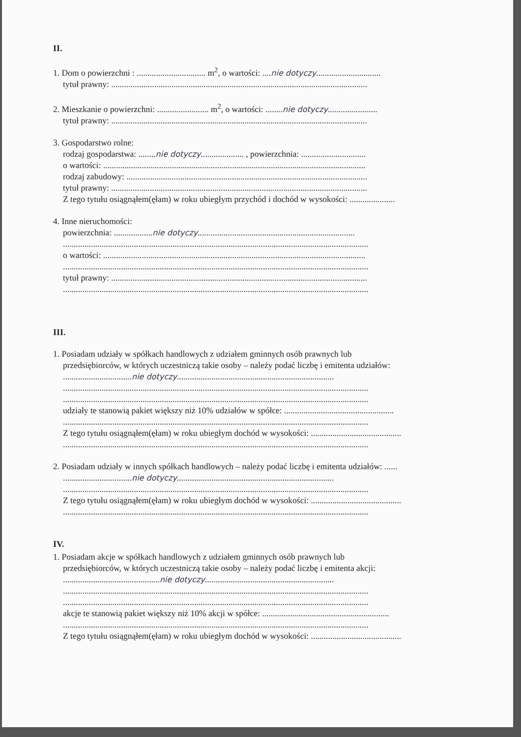II.
1. Dom o powierzchni : ................................ m<sup>2</sup>, o wartości: ....nie dotyczy..............................
tytuł prawny: .......................................................................................................................
2. Mieszkanie o powierzchni: ........................ m<sup>2</sup>, o wartości: ........nie dotyczy.......................
tytuł prawny: .......................................................................................................................
3. Gospodarstwo rolne:
rodzaj gospodarstwa: ........nie dotyczy.................... , powierzchnia: ..............................
o wartości: ..........................................................................................................................
rodzaj zabudowy: ................................................................................................................
tytuł prawny: .......................................................................................................................
Z tego tytułu osiągnąłem(ęłam) w roku ubiegłym przychód i dochód w wysokości: .....................
4. Inne nieruchomości:
powierzchnia: ..................nie dotyczy.........................................................................
..............................................................................................................................................
o wartości: ..........................................................................................................................
..............................................................................................................................................
tytuł prawny: .......................................................................................................................
..............................................................................................................................................
III.
1. Posiadam udziały w spółkach handlowych z udziałem gminnych osób prawnych lub
przedsiębiorców, w których uczestniczą takie osoby – należy podać liczbę i emitenta udziałów:
................................nie dotyczy.........................................................................
..............................................................................................................................................
..............................................................................................................................................
udziały te stanowią pakiet większy niż 10% udziałów w spółce: ...................................................
..............................................................................................................................................
Z tego tytułu osiągnąłem(ęłam) w roku ubiegłym dochód w wysokości: ..........................................
..............................................................................................................................................
2. Posiadam udziały w innych spółkach handlowych – należy podać liczbę i emitenta udziałów: ......
................................nie dotyczy.........................................................................
..............................................................................................................................................
Z tego tytułu osiągnąłem(ęłam) w roku ubiegłym dochód w wysokości: ..........................................
..............................................................................................................................................
IV.
1. Posiadam akcje w spółkach handlowych z udziałem gminnych osób prawnych lub
przedsiębiorców, w których uczestniczą takie osoby – należy podać liczbę i emitenta akcji:
.............................................nie dotyczy............................................................
..............................................................................................................................................
..............................................................................................................................................
akcje te stanowią pakiet większy niż 10% akcji w spółce: ...........................................................
..............................................................................................................................................
Z tego tytułu osiągnąłem(ęłam) w roku ubiegłym dochód w wysokości: ..........................................